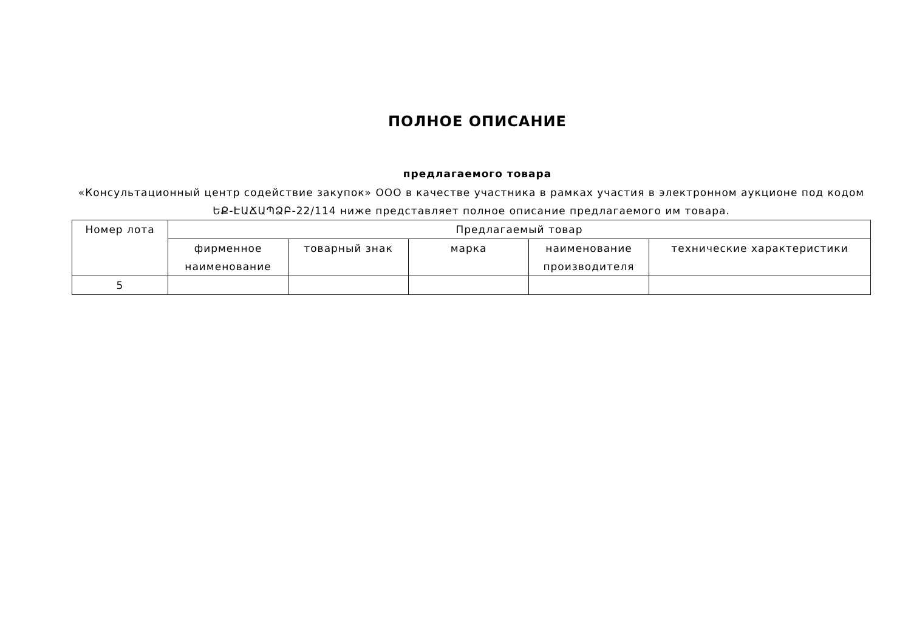ПОЛНОЕ ОПИСАНИЕ
предлагаемого товара
«Консультационный центр содействие закупок» ООО в качестве участника в рамках участия в электронном аукционе под кодом ԵՔ-ԷԱՃԱՊՁԲ-22/114 ниже представляет полное описание предлагаемого им товара.
| Номер лота | Предлагаемый товар | | | | |
| --- | --- | --- | --- | --- | --- |
| | фирменное наименование | товарный знак | марка | наименование производителя | технические характеристики |
| 5 | | | | | |